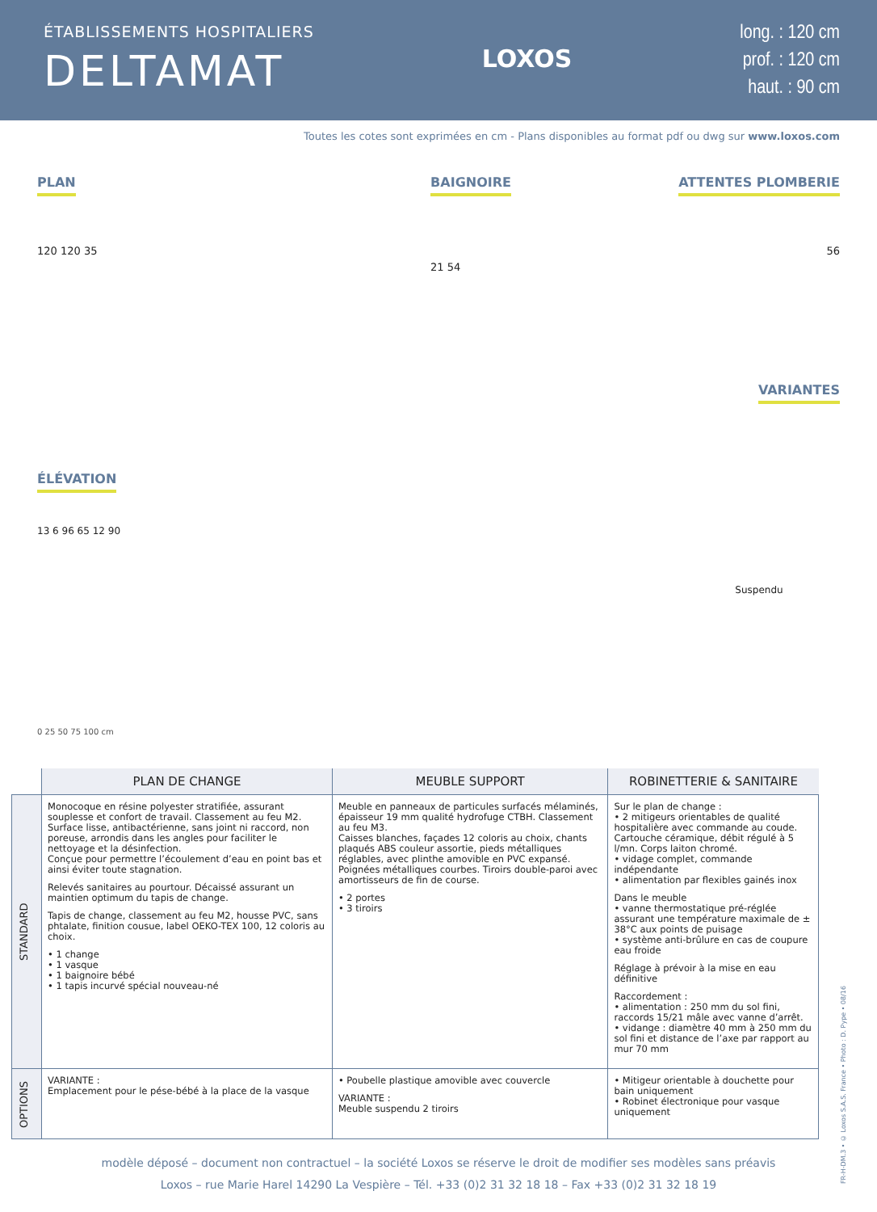ÉTABLISSEMENTS HOSPITALIERS
DELTAMAT
LOXOS
long. : 120 cm
prof. : 120 cm
haut. : 90 cm
Toutes les cotes sont exprimées en cm - Plans disponibles au format pdf ou dwg sur www.loxos.com
PLAN
120 120 35
BAIGNOIRE
21 54
ATTENTES PLOMBERIE
56
VARIANTES
ÉLÉVATION
13 6 96 65 12 90
0 25 50 75 100 cm
Suspendu
| | PLAN DE CHANGE | MEUBLE SUPPORT | ROBINETTERIE & SANITAIRE |
| --- | --- | --- | --- |
| STANDARD | Monocoque en résine polyester stratifiée, assurant souplesse et confort de travail. Classement au feu M2. Surface lisse, antibactérienne, sans joint ni raccord, non poreuse, arrondis dans les angles pour faciliter le nettoyage et la désinfection. Conçue pour permettre l’écoulement d’eau en point bas et ainsi éviter toute stagnation. Relevés sanitaires au pourtour. Décaissé assurant un maintien optimum du tapis de change. Tapis de change, classement au feu M2, housse PVC, sans phtalate, finition cousue, label OEKO-TEX 100, 12 coloris au choix. • 1 change • 1 vasque • 1 baignoire bébé • 1 tapis incurvé spécial nouveau-né | Meuble en panneaux de particules surfacés méla­minés, épaisseur 19 mm qualité hydrofuge CTBH. Classement au feu M3. Caisses blanches, façades 12 coloris au choix, chants plaqués ABS couleur assortie, pieds métalliques réglables, avec plinthe amovible en PVC expansé. Poignées métalliques courbes. Tiroirs double-paroi avec amortisseurs de fin de course. • 2 portes • 3 tiroirs | Sur le plan de change : • 2 mitigeurs orientables de qualité hospitalière avec commande au coude. Cartouche céramique, débit régulé à 5 l/mn. Corps laiton chromé. • vidage complet, commande indépendante • alimentation par flexibles gainés inox Dans le meuble • vanne thermostatique pré-réglée assurant une tem­pérature maximale de ± 38°C aux points de puisage • système anti-brûlure en cas de coupure eau froide Réglage à prévoir à la mise en eau définitive Raccordement : • alimentation : 250 mm du sol fini, raccords 15/21 mâle avec vanne d’arrêt. • vidange : diamètre 40 mm à 250 mm du sol fini et distance de l’axe par rapport au mur 70 mm |
| OPTIONS | VARIANTE : Emplacement pour le pése-bébé à la place de la vasque | • Poubelle plastique amovible avec couvercle VARIANTE : Meuble suspendu 2 tiroirs | • Mitigeur orientable à douchette pour bain uniquement • Robinet électronique pour vasque uniquement |
modèle déposé – document non contractuel – la société Loxos se réserve le droit de modifier ses modèles sans préavis
Loxos – rue Marie Harel 14290 La Vespière – Tél. +33 (0)2 31 32 18 18 – Fax +33 (0)2 31 32 18 19
FR-H-DM.3 • © Loxos S.A.S. France • Photo : D. Pype • 08/16